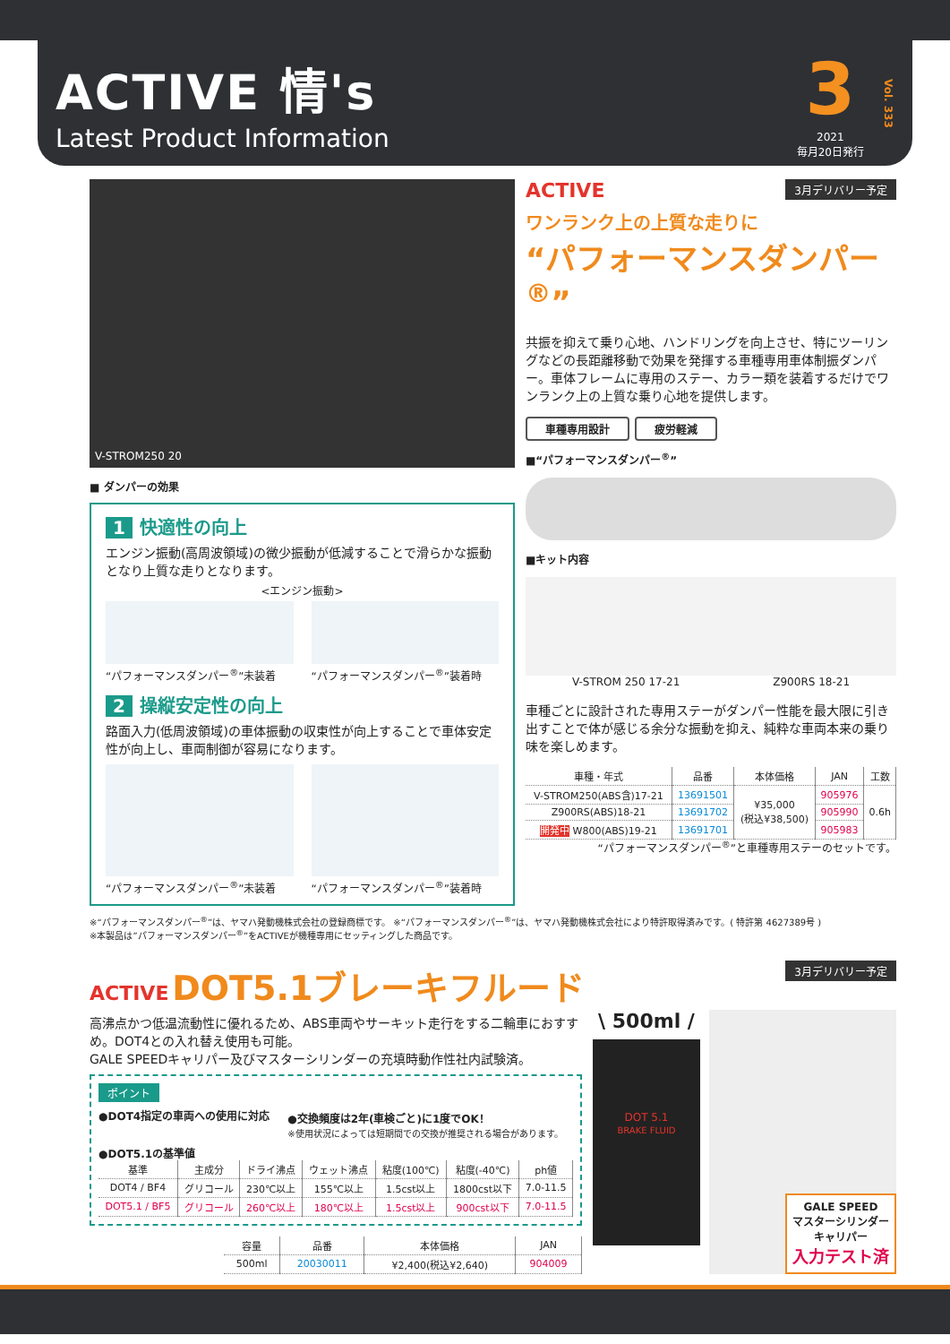ACTIVE 情's
Latest Product Information
3
2021
毎月20日発行
Vol. 333
V-STROM250 20
■ ダンパーの効果
1 快適性の向上
エンジン振動(高周波領域)の微少振動が低減することで滑らかな振動となり上質な走りとなります。
<エンジン振動>
“パフォーマンスダンパー<sup>®</sup>”未装着 “パフォーマンスダンパー<sup>®</sup>”装着時
2 操縦安定性の向上
路面入力(低周波領域)の車体振動の収束性が向上することで車体安定性が向上し、車両制御が容易になります。
“パフォーマンスダンパー<sup>®</sup>”未装着 “パフォーマンスダンパー<sup>®</sup>”装着時
ACTIVE 3月デリバリー予定
ワンランク上の上質な走りに
“パフォーマンスダンパー<sup>®</sup>”
共振を抑えて乗り心地、ハンドリングを向上させ、特にツーリングなどの長距離移動で効果を発揮する車種専用車体制振ダンパー。車体フレームに専用のステー、カラー類を装着するだけでワンランク上の上質な乗り心地を提供します。
車種専用設計 疲労軽減
■“パフォーマンスダンパー<sup>®</sup>”
■キット内容
V-STROM 250 17-21 Z900RS 18-21
車種ごとに設計された専用ステーがダンパー性能を最大限に引き出すことで体が感じる余分な振動を抑え、純粋な車両本来の乗り味を楽しめます。
| 車種・年式 | 品番 | 本体価格 | JAN | 工数 |
| --- | --- | --- | --- | --- |
| V-STROM250(ABS含)17-21 | 13691501 | ¥35,000 (税込¥38,500) | 905976 | 0.6h |
| Z900RS(ABS)18-21 | 13691702 | | 905990 | |
| 開発中 W800(ABS)19-21 | 13691701 | | 905983 | |
“パフォーマンスダンパー<sup>®</sup>”と車種専用ステーのセットです。
※“パフォーマンスダンパー<sup>®</sup>”は、ヤマハ発動機株式会社の登録商標です。 ※“パフォーマンスダンパー<sup>®</sup>”は、ヤマハ発動機株式会社により特許取得済みです。( 特許第 4627389号 )
※本製品は”パフォーマンスダンパー<sup>®</sup>”をACTIVEが機種専用にセッティングした商品です。
ACTIVE DOT5.1ブレーキフルード 3月デリバリー予定
高沸点かつ低温流動性に優れるため、ABS車両やサーキット走行をする二輪車におすすめ。DOT4との入れ替え使用も可能。
GALE SPEEDキャリパー及びマスターシリンダーの充填時動作性社内試験済。
ポイント
●DOT4指定の車両への使用に対応 ●交換頻度は2年(車検ごと)に1度でOK！
※使用状況によっては短期間での交換が推奨される場合があります。
●DOT5.1の基準値
| 基準 | 主成分 | ドライ沸点 | ウェット沸点 | 粘度(100℃) | 粘度(-40℃) | ph値 |
| --- | --- | --- | --- | --- | --- | --- |
| DOT4 / BF4 | グリコール | 230℃以上 | 155℃以上 | 1.5cst以上 | 1800cst以下 | 7.0-11.5 |
| DOT5.1 / BF5 | グリコール | 260℃以上 | 180℃以上 | 1.5cst以上 | 900cst以下 | 7.0-11.5 |
| 容量 | 品番 | 本体価格 | JAN |
| --- | --- | --- | --- |
| 500ml | 20030011 | ¥2,400(税込¥2,640) | 904009 |
\ 500ml /
DOT 5.1
BRAKE FLUID
GALE SPEED
マスターシリンダー
キャリパー
入力テスト済